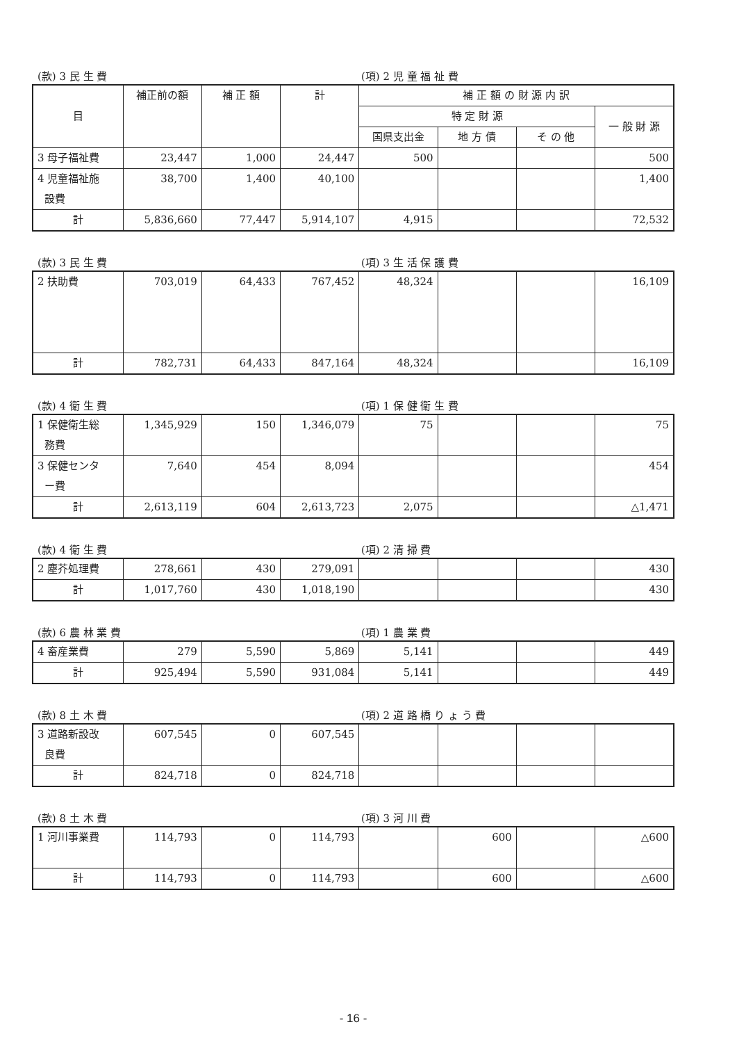(款) 3 民 生 費 (項) 2 児 童 福 祉 費
| 目 | 補正前の額 | 補 正 額 | 計 | 補 正 額 の 財 源 内 訳 | | | |
| --- | --- | --- | --- | --- | --- | --- | --- |
| | | | | 特 定 財 源 | | | 一 般 財 源 |
| | | | | 国県支出金 | 地 方 債 | そ の 他 | |
| 3 母子福祉費 | 23,447 | 1,000 | 24,447 | 500 | | | 500 |
| 4 児童福祉施 設費 | 38,700 | 1,400 | 40,100 | | | | 1,400 |
| 計 | 5,836,660 | 77,447 | 5,914,107 | 4,915 | | | 72,532 |
(款) 3 民 生 費 (項) 3 生 活 保 護 費
| 2 扶助費 | 703,019 | 64,433 | 767,452 | 48,324 | | | 16,109 |
| 計 | 782,731 | 64,433 | 847,164 | 48,324 | | | 16,109 |
(款) 4 衛 生 費 (項) 1 保 健 衛 生 費
| 1 保健衛生総 務費 | 1,345,929 | 150 | 1,346,079 | 75 | | | 75 |
| 3 保健センタ ー費 | 7,640 | 454 | 8,094 | | | | 454 |
| 計 | 2,613,119 | 604 | 2,613,723 | 2,075 | | | △1,471 |
(款) 4 衛 生 費 (項) 2 清 掃 費
| 2 塵芥処理費 | 278,661 | 430 | 279,091 | | | | 430 |
| 計 | 1,017,760 | 430 | 1,018,190 | | | | 430 |
(款) 6 農 林 業 費 (項) 1 農 業 費
| 4 畜産業費 | 279 | 5,590 | 5,869 | 5,141 | | | 449 |
| 計 | 925,494 | 5,590 | 931,084 | 5,141 | | | 449 |
(款) 8 土 木 費 (項) 2 道 路 橋 り ょ う 費
| 3 道路新設改 良費 | 607,545 | 0 | 607,545 | | | | |
| 計 | 824,718 | 0 | 824,718 | | | | |
(款) 8 土 木 費 (項) 3 河 川 費
| 1 河川事業費 | 114,793 | 0 | 114,793 | | 600 | | △600 |
| 計 | 114,793 | 0 | 114,793 | | 600 | | △600 |
- 16 -